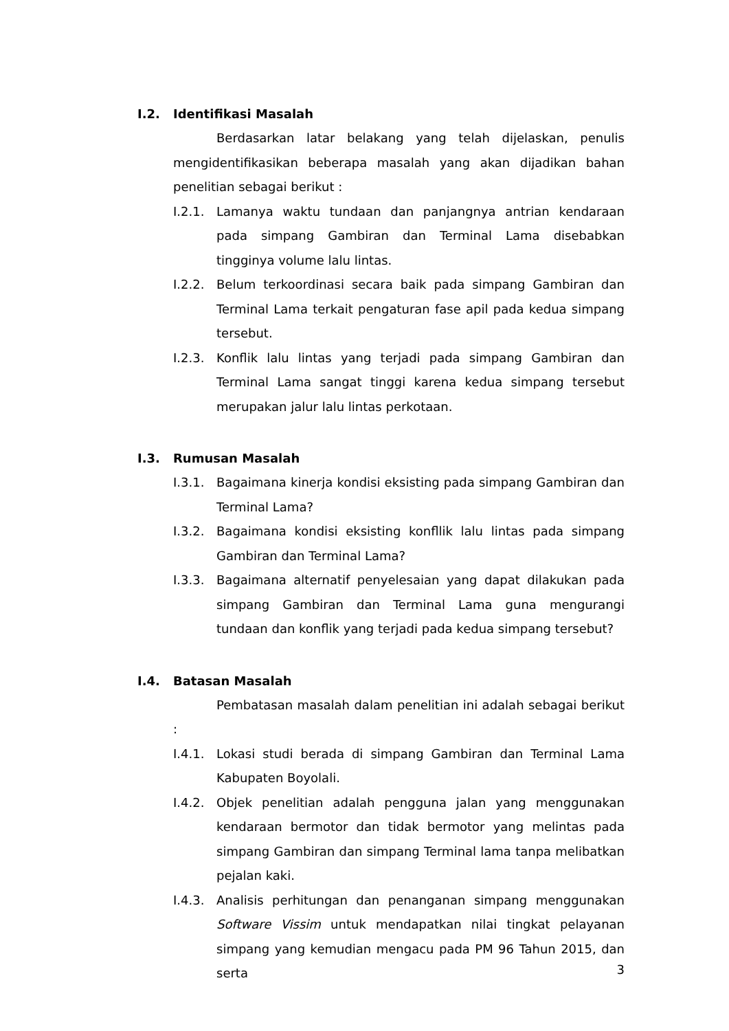I.2. Identifikasi Masalah
Berdasarkan latar belakang yang telah dijelaskan, penulis mengidentifikasikan beberapa masalah yang akan dijadikan bahan penelitian sebagai berikut :
I.2.1. Lamanya waktu tundaan dan panjangnya antrian kendaraan pada simpang Gambiran dan Terminal Lama disebabkan tingginya volume lalu lintas.
I.2.2. Belum terkoordinasi secara baik pada simpang Gambiran dan Terminal Lama terkait pengaturan fase apil pada kedua simpang tersebut.
I.2.3. Konflik lalu lintas yang terjadi pada simpang Gambiran dan Terminal Lama sangat tinggi karena kedua simpang tersebut merupakan jalur lalu lintas perkotaan.
I.3. Rumusan Masalah
I.3.1. Bagaimana kinerja kondisi eksisting pada simpang Gambiran dan Terminal Lama?
I.3.2. Bagaimana kondisi eksisting konfllik lalu lintas pada simpang Gambiran dan Terminal Lama?
I.3.3. Bagaimana alternatif penyelesaian yang dapat dilakukan pada simpang Gambiran dan Terminal Lama guna mengurangi tundaan dan konflik yang terjadi pada kedua simpang tersebut?
I.4. Batasan Masalah
Pembatasan masalah dalam penelitian ini adalah sebagai berikut :
I.4.1. Lokasi studi berada di simpang Gambiran dan Terminal Lama Kabupaten Boyolali.
I.4.2. Objek penelitian adalah pengguna jalan yang menggunakan kendaraan bermotor dan tidak bermotor yang melintas pada simpang Gambiran dan simpang Terminal lama tanpa melibatkan pejalan kaki.
I.4.3. Analisis perhitungan dan penanganan simpang menggunakan Software Vissim untuk mendapatkan nilai tingkat pelayanan simpang yang kemudian mengacu pada PM 96 Tahun 2015, dan serta
3